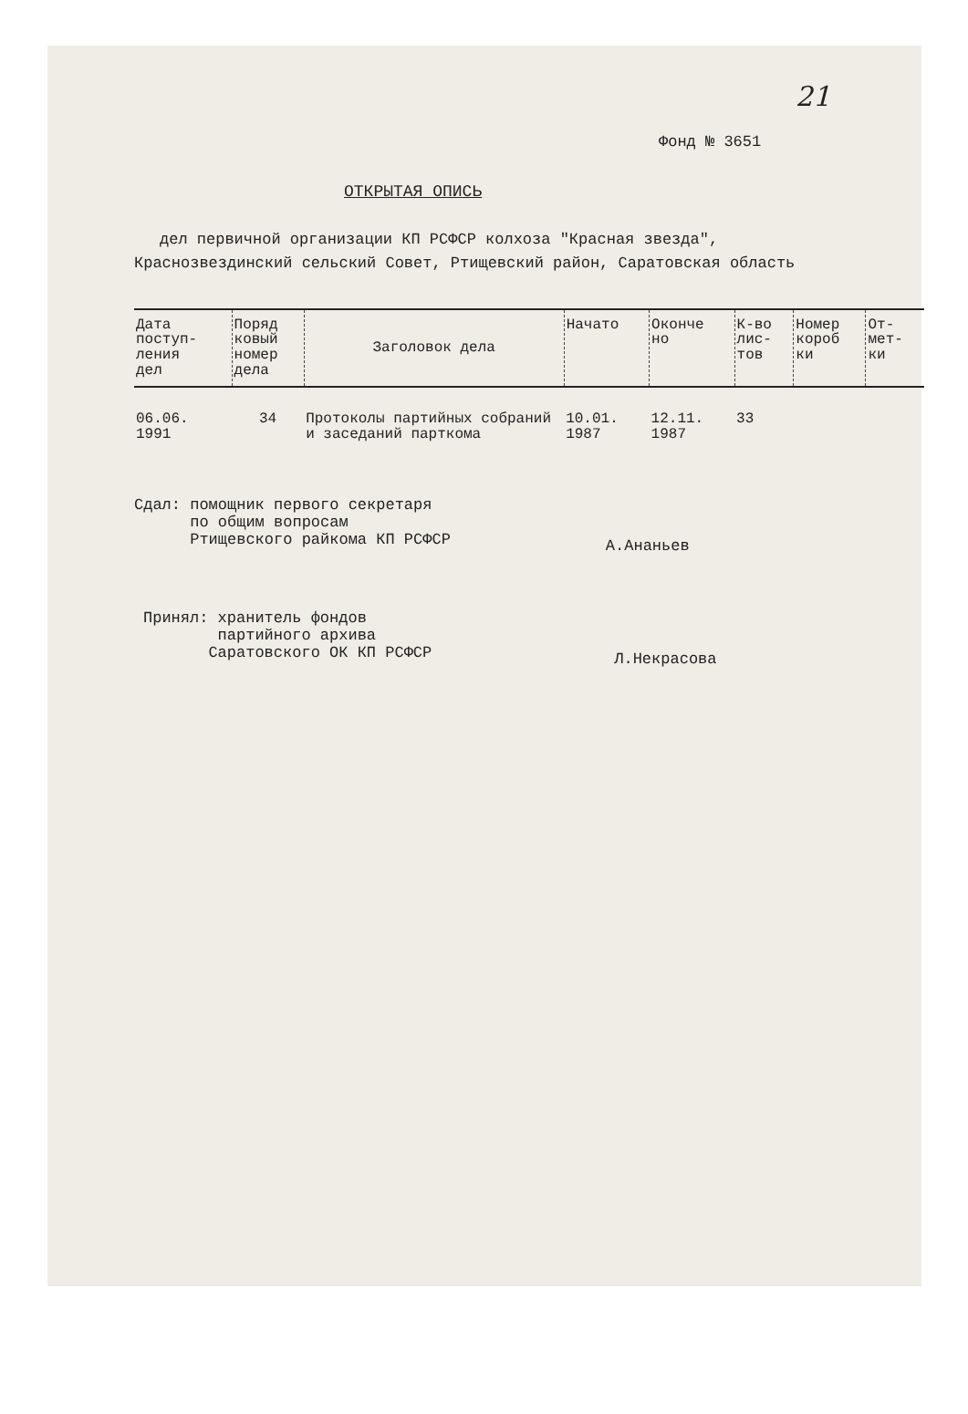21
Фонд № 3651
ОТКРЫТАЯ ОПИСЬ
дел первичной организации КП РСФСР колхоза "Красная звезда", Краснозвездинский сельский Совет, Ртищевский район, Саратовская область
| Дата поступ- ления дел | Поряд ковый номер дела | Заголовок дела | Начато | Оконче но | К-во лис- тов | Номер короб ки | От- мет- ки |
| --- | --- | --- | --- | --- | --- | --- | --- |
| 06.06. 1991 | 34 | Протоколы партийных собраний и заседаний парткома | 10.01. 1987 | 12.11. 1987 | 33 | | |
Сдал: помощник первого секретаря
по общим вопросам
Ртищевского райкома КП РСФСР
А.Ананьев
Принял: хранитель фондов
партийного архива
Саратовского ОК КП РСФСР
Л.Некрасова